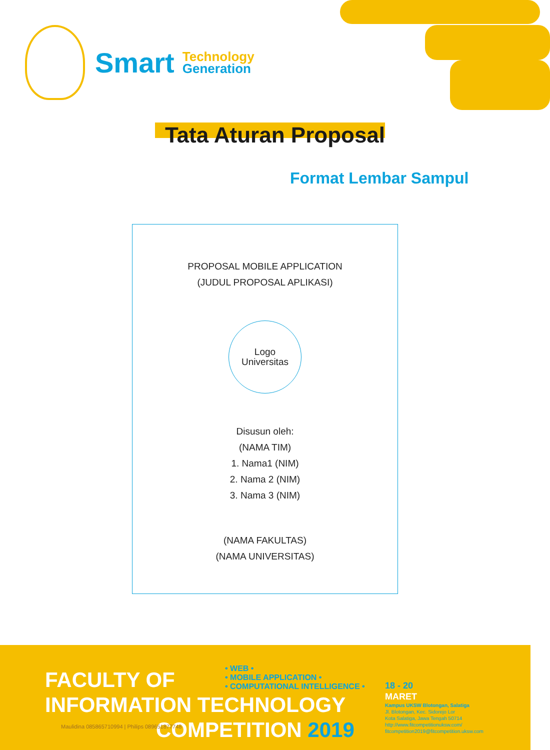Smart
Technology
Generation
Tata Aturan Proposal
Format Lembar Sampul
PROPOSAL MOBILE APPLICATION
(JUDUL PROPOSAL APLIKASI)
Logo
Universitas
Disusun oleh:
(NAMA TIM)
1. Nama1 (NIM)
2. Nama 2 (NIM)
3. Nama 3 (NIM)
(NAMA FAKULTAS)
(NAMA UNIVERSITAS)
FACULTY OF
INFORMATION TECHNOLOGY
COMPETITION 2019
• WEB •
• MOBILE APPLICATION •
• COMPUTATIONAL INTELLIGENCE •
18 - 20
MARET
Kampus UKSW Blotongan, Salatiga
Jl. Blotongan, Kec. Sidorejo Lor
Kota Salatiga, Jawa Tengah 50714
http://www.fitcompetitionuksw.com/
fitcompetition2019@fitcompetition.uksw.com
Maulidina 085865710994 | Philips 089651877748